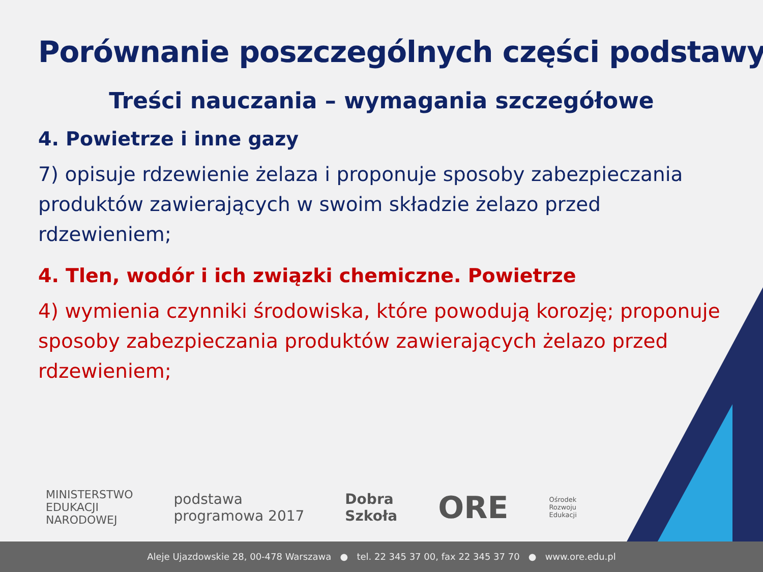Porównanie poszczególnych części podstawy
Treści nauczania – wymagania szczegółowe
4. Powietrze i inne gazy
7) opisuje rdzewienie żelaza i proponuje sposoby zabezpieczania produktów zawierających w swoim składzie żelazo przed rdzewieniem;
4. Tlen, wodór i ich związki chemiczne. Powietrze
4) wymienia czynniki środowiska, które powodują korozję; proponuje sposoby zabezpieczania produktów zawierających żelazo przed rdzewieniem;
MINISTERSTWO
EDUKACJI
NARODOWEJ
podstawa
programowa 2017
Dobra
Szkoła
ORE
Ośrodek
Rozwoju
Edukacji
Aleje Ujazdowskie 28, 00-478 Warszawa ● tel. 22 345 37 00, fax 22 345 37 70 ● www.ore.edu.pl